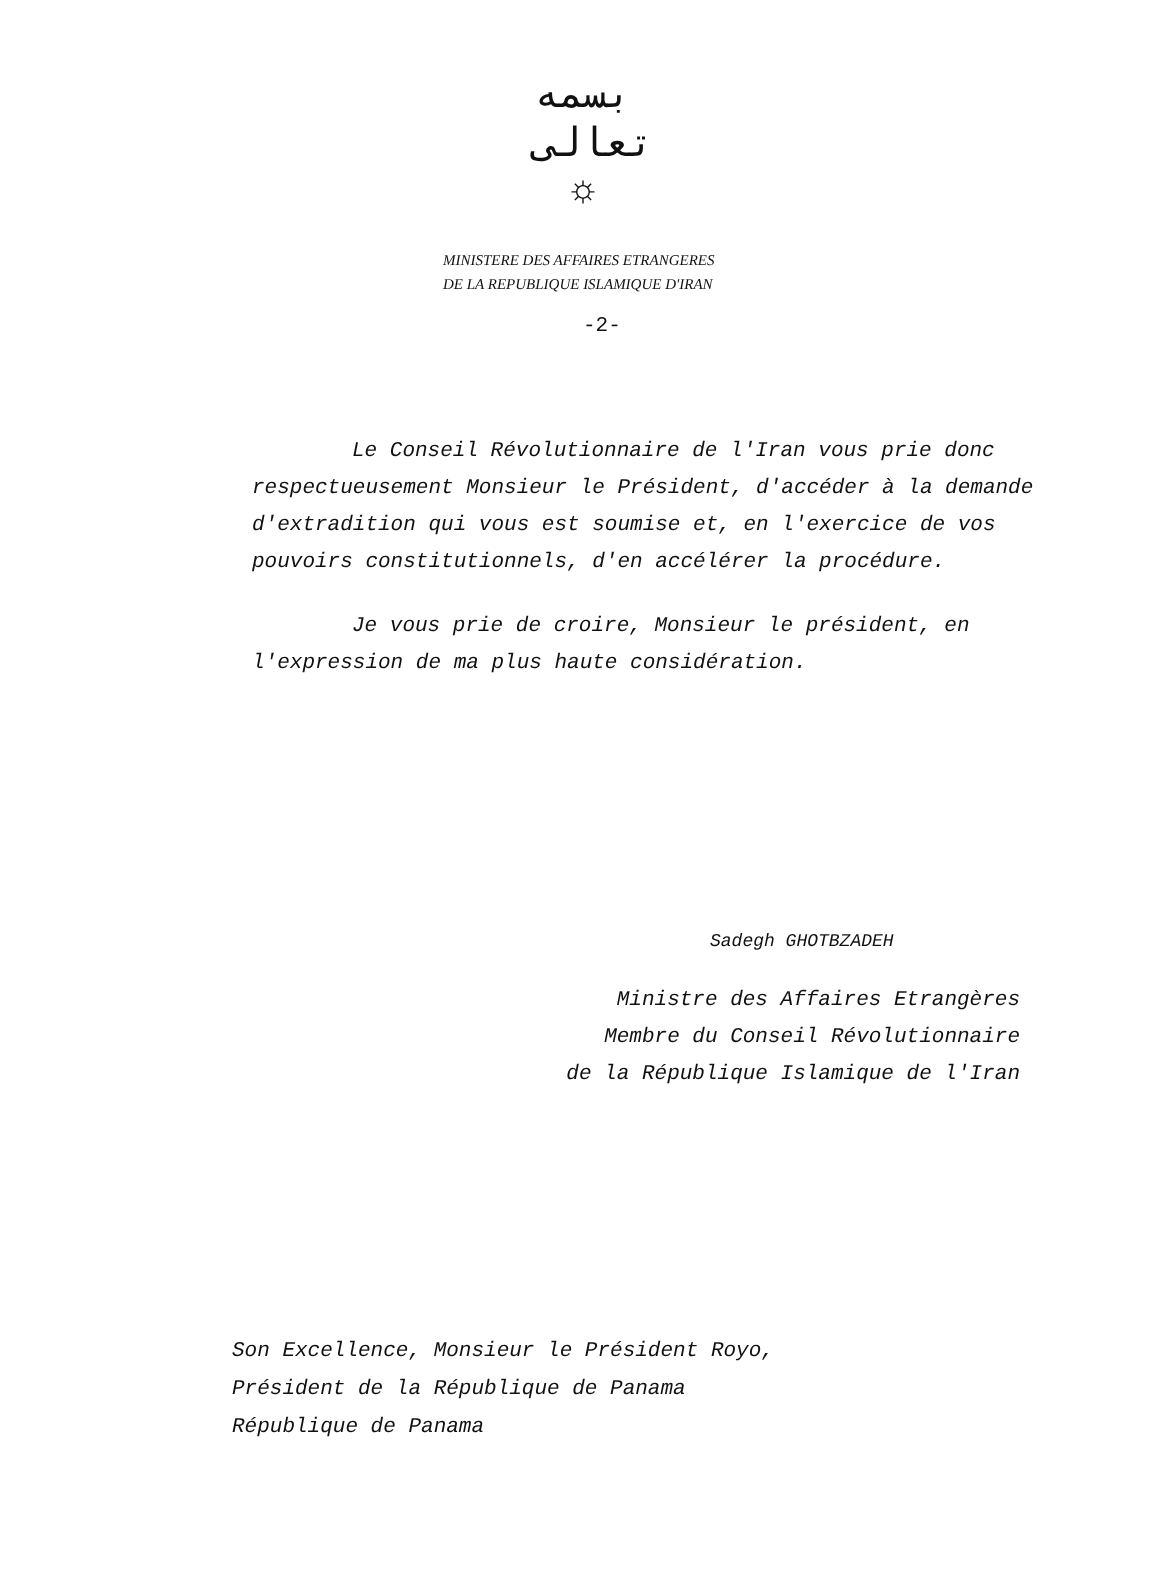بسمه تعالى
☼
MINISTERE DES AFFAIRES ETRANGERES
DE LA REPUBLIQUE ISLAMIQUE D'IRAN
-2-
Le Conseil Révolutionnaire de l'Iran vous prie donc respectueusement Monsieur le Président, d'accéder à la demande d'extradition qui vous est soumise et, en l'exercice de vos pouvoirs constitutionnels, d'en accélérer la procédure.
Je vous prie de croire, Monsieur le président, en l'expression de ma plus haute considération.
Sadegh GHOTBZADEH
Ministre des Affaires Etrangères
Membre du Conseil Révolutionnaire
de la République Islamique de l'Iran
Son Excellence, Monsieur le Président Royo,
Président de la République de Panama
République de Panama